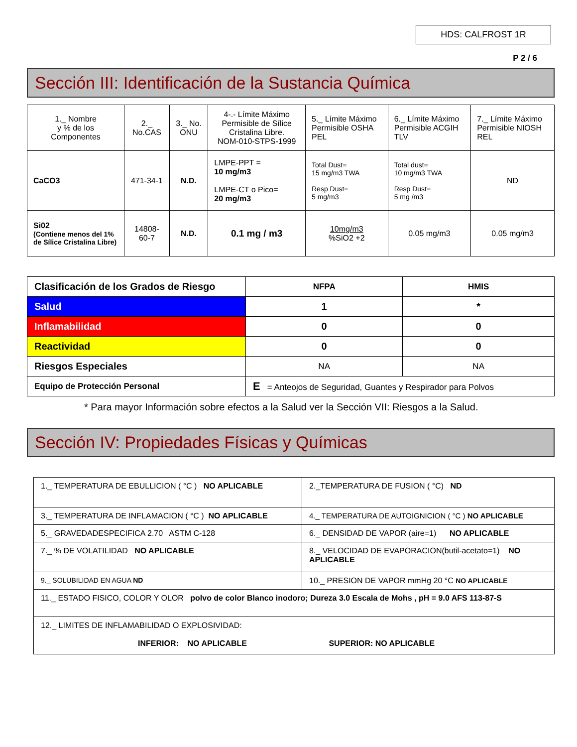HDS: CALFROST 1R
P 2 / 6
Sección III: Identificación de la Sustancia Química
| 1._ Nombre y % de los Componentes | 2._ No.CAS | 3._ No. ONU | 4-.- Límite Máximo Permisible de Sílice Cristalina Libre. NOM-010-STPS-1999 | 5._ Límite Máximo Permisible OSHA PEL | 6._ Límite Máximo Permisible ACGIH TLV | 7._ Límite Máximo Permisible NIOSH REL |
| CaCO3 | 471-34-1 | N.D. | LMPE-PPT = 10 mg/m3 LMPE-CT o Pico= 20 mg/m3 | Total Dust= 15 mg/m3 TWA Resp Dust= 5 mg/m3 | Total dust= 10 mg/m3 TWA Resp Dust= 5 mg /m3 | ND |
| Si02 (Contiene menos del 1% de Sílice Cristalina Libre) | 14808-60-7 | N.D. | 0.1 mg / m3 | 10mg/m3 %SiO2 +2 | 0.05 mg/m3 | 0.05 mg/m3 |
| Clasificación de los Grados de Riesgo | NFPA | HMIS |
| Salud | 1 | * |
| Inflamabilidad | 0 | 0 |
| Reactividad | 0 | 0 |
| Riesgos Especiales | NA | NA |
| Equipo de Protección Personal | E = Anteojos de Seguridad, Guantes y Respirador para Polvos | |
* Para mayor Información sobre efectos a la Salud ver la Sección VII: Riesgos a la Salud.
Sección IV: Propiedades Físicas y Químicas
| 1._ TEMPERATURA DE EBULLICION ( °C ) NO APLICABLE | 2._TEMPERATURA DE FUSION ( °C) ND |
| 3._ TEMPERATURA DE INFLAMACION ( °C ) NO APLICABLE | 4._ TEMPERATURA DE AUTOIGNICION ( °C ) NO APLICABLE |
| 5._ GRAVEDADESPECIFICA 2.70 ASTM C-128 | 6._ DENSIDAD DE VAPOR (aire=1) NO APLICABLE |
| 7._ % DE VOLATILIDAD NO APLICABLE | 8._ VELOCIDAD DE EVAPORACION(butil-acetato=1) NO APLICABLE |
| 9._ SOLUBILIDAD EN AGUA ND | 10._ PRESION DE VAPOR mmHg 20 °C NO APLICABLE |
| 11._ ESTADO FISICO, COLOR Y OLOR polvo de color Blanco inodoro; Dureza 3.0 Escala de Mohs , pH = 9.0 AFS 113-87-S | |
| 12._ LIMITES DE INFLAMABILIDAD O EXPLOSIVIDAD: INFERIOR: NO APLICABLE SUPERIOR: NO APLICABLE | |